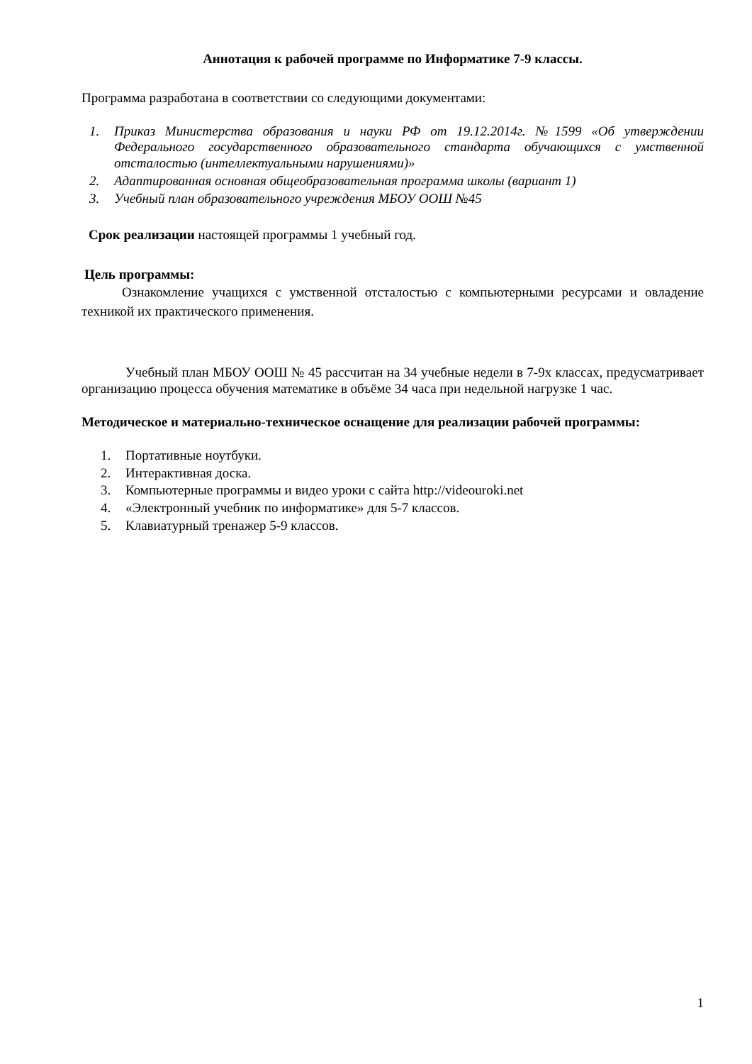Аннотация к рабочей программе по Информатике 7-9 классы.
Программа разработана в соответствии со следующими документами:
1. Приказ Министерства образования и науки РФ от 19.12.2014г. №1599 «Об утверждении Федерального государственного образовательного стандарта обучающихся с умственной отсталостью (интеллектуальными нарушениями)»
2. Адаптированная основная общеобразовательная программа школы (вариант 1)
3. Учебный план образовательного учреждения МБОУ ООШ №45
Срок реализации настоящей программы 1 учебный год.
Цель программы:
Ознакомление учащихся с умственной отсталостью с компьютерными ресурсами и овладение техникой их практического применения.
Учебный план МБОУ ООШ № 45 рассчитан на 34 учебные недели в 7-9х классах, предусматривает организацию процесса обучения математике в объёме 34 часа при недельной нагрузке 1 час.
Методическое и материально-техническое оснащение для реализации рабочей программы:
1. Портативные ноутбуки.
2. Интерактивная доска.
3. Компьютерные программы и видео уроки с сайта http://videouroki.net
4. «Электронный учебник по информатике» для 5-7 классов.
5. Клавиатурный тренажер 5-9 классов.
1